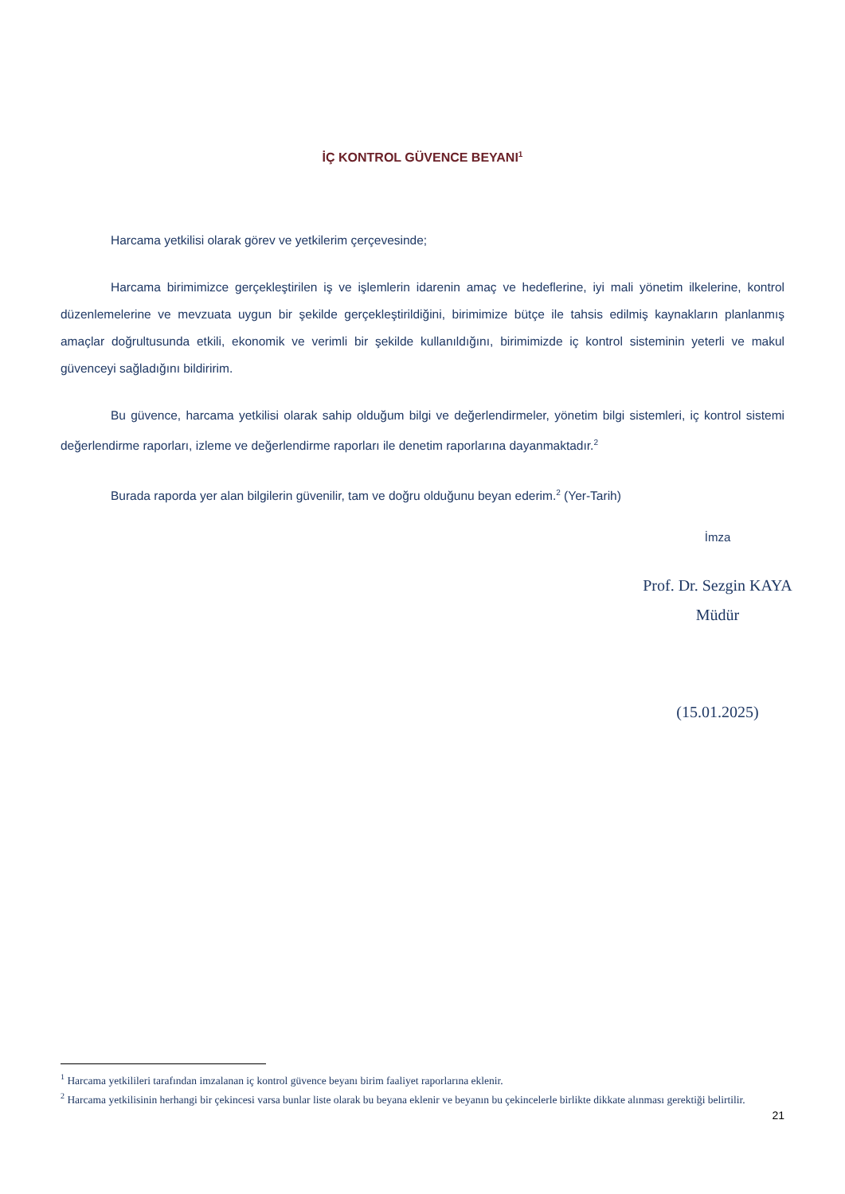İÇ KONTROL GÜVENCE BEYANI<sup>1</sup>
Harcama yetkilisi olarak görev ve yetkilerim çerçevesinde;
Harcama birimimizce gerçekleştirilen iş ve işlemlerin idarenin amaç ve hedeflerine, iyi mali yönetim ilkelerine, kontrol düzenlemelerine ve mevzuata uygun bir şekilde gerçekleştirildiğini, birimimize bütçe ile tahsis edilmiş kaynakların planlanmış amaçlar doğrultusunda etkili, ekonomik ve verimli bir şekilde kullanıldığını, birimimizde iç kontrol sisteminin yeterli ve makul güvenceyi sağladığını bildiririm.
Bu güvence, harcama yetkilisi olarak sahip olduğum bilgi ve değerlendirmeler, yönetim bilgi sistemleri, iç kontrol sistemi değerlendirme raporları, izleme ve değerlendirme raporları ile denetim raporlarına dayanmaktadır.<sup>2</sup>
Burada raporda yer alan bilgilerin güvenilir, tam ve doğru olduğunu beyan ederim.<sup>2</sup> (Yer-Tarih)
İmza
Prof. Dr. Sezgin KAYA
Müdür
(15.01.2025)
<sup>1</sup> Harcama yetkilileri tarafından imzalanan iç kontrol güvence beyanı birim faaliyet raporlarına eklenir.
<sup>2</sup> Harcama yetkilisinin herhangi bir çekincesi varsa bunlar liste olarak bu beyana eklenir ve beyanın bu çekincelerle birlikte dikkate alınması gerektiği belirtilir.
21